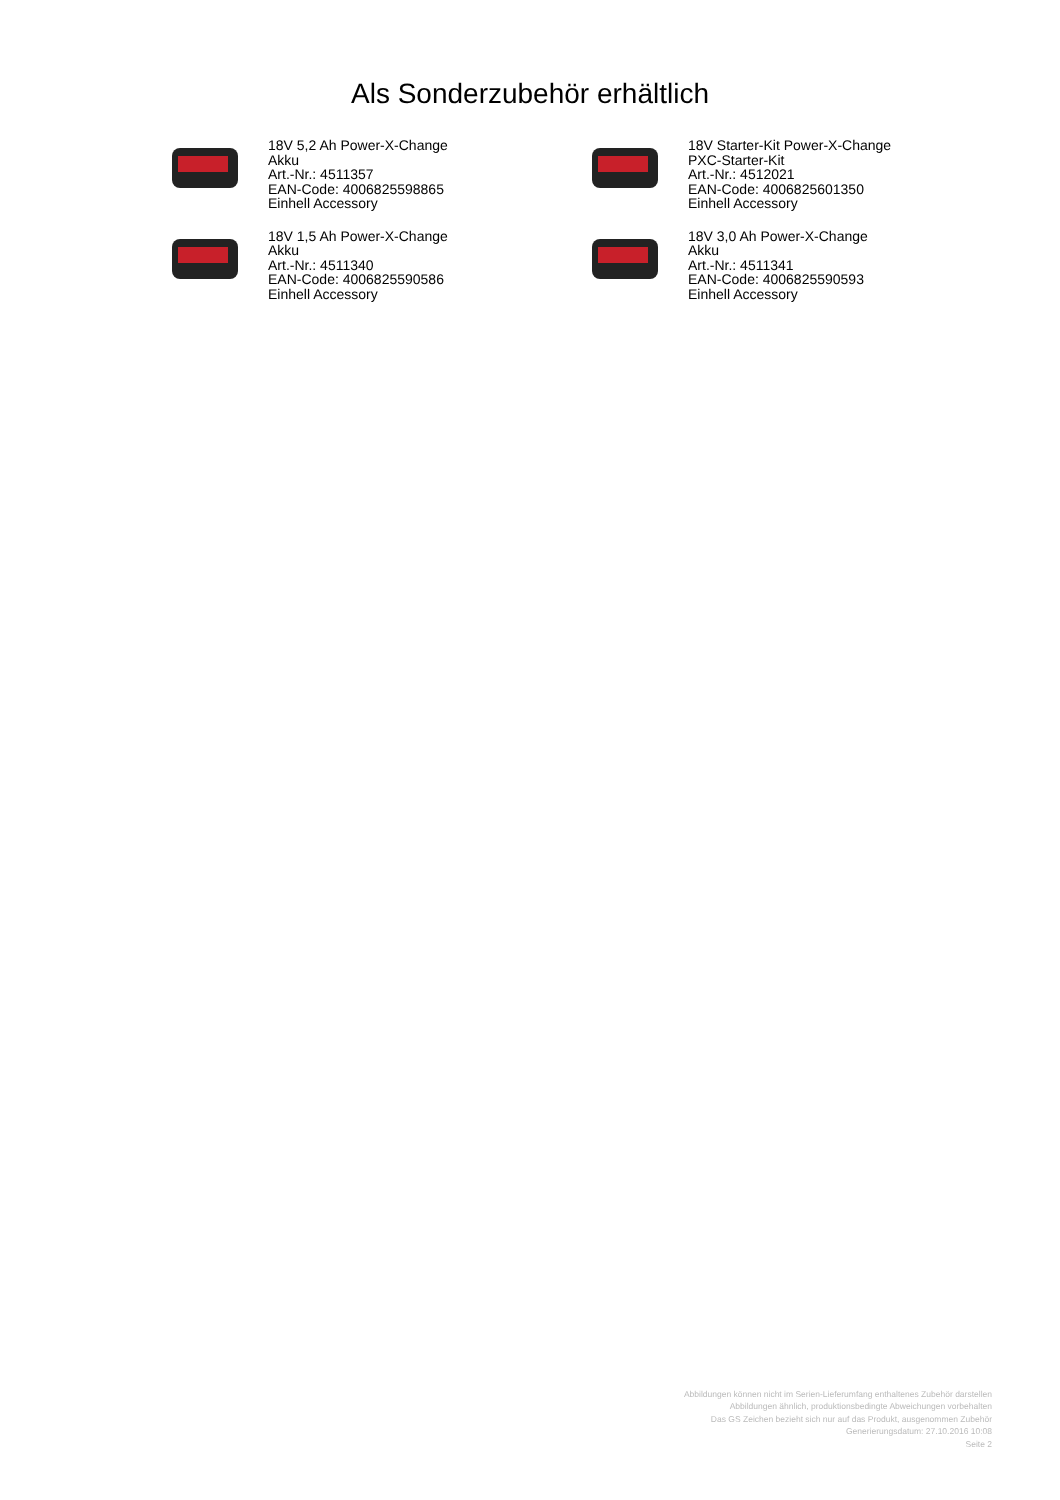Als Sonderzubehör erhältlich
18V 5,2 Ah Power-X-Change
Akku
Art.-Nr.: 4511357
EAN-Code: 4006825598865
Einhell Accessory
18V Starter-Kit Power-X-Change
PXC-Starter-Kit
Art.-Nr.: 4512021
EAN-Code: 4006825601350
Einhell Accessory
18V 1,5 Ah Power-X-Change
Akku
Art.-Nr.: 4511340
EAN-Code: 4006825590586
Einhell Accessory
18V 3,0 Ah Power-X-Change
Akku
Art.-Nr.: 4511341
EAN-Code: 4006825590593
Einhell Accessory
Abbildungen können nicht im Serien-Lieferumfang enthaltenes Zubehör darstellen
Abbildungen ähnlich, produktionsbedingte Abweichungen vorbehalten
Das GS Zeichen bezieht sich nur auf das Produkt, ausgenommen Zubehör
Generierungsdatum: 27.10.2016 10:08
Seite 2